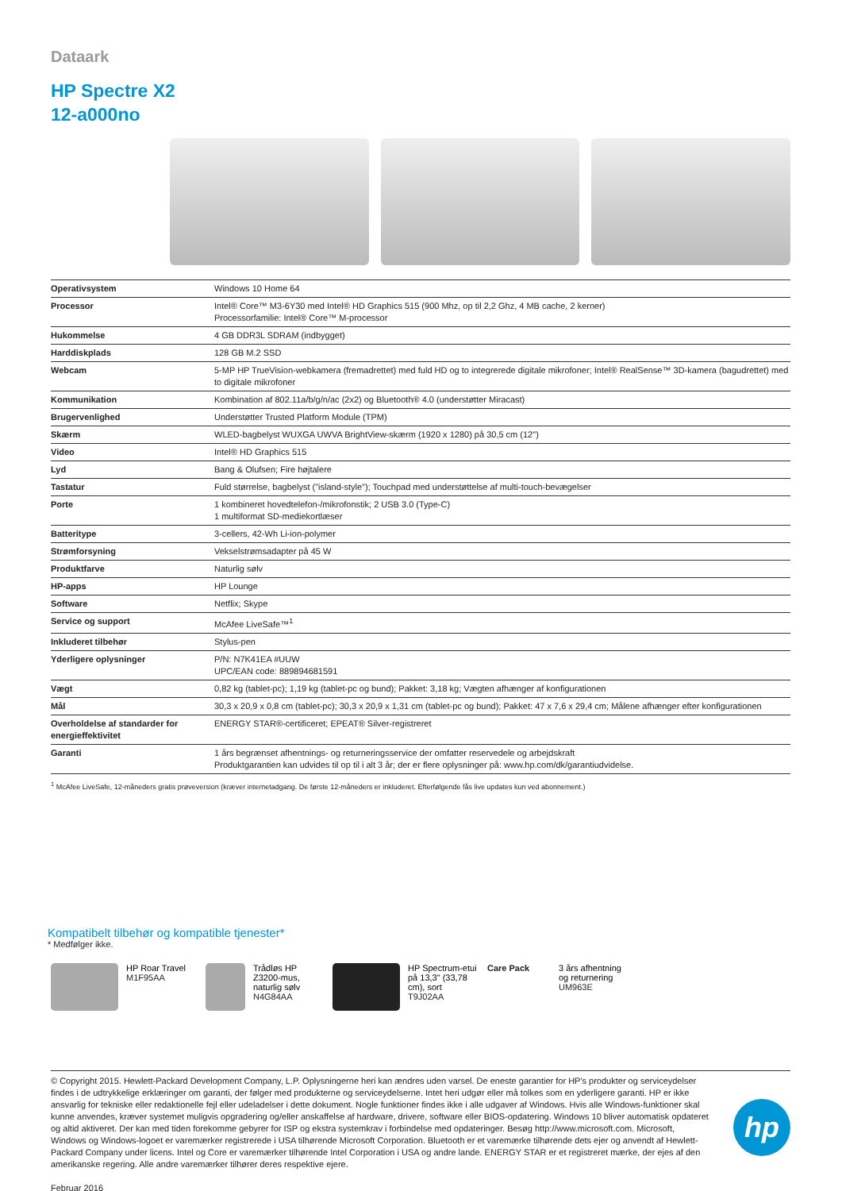Dataark
HP Spectre X2
12-a000no
| Operativsystem | Windows 10 Home 64 |
| Processor | Intel® Core™ M3-6Y30 med Intel® HD Graphics 515 (900 Mhz, op til 2,2 Ghz, 4 MB cache, 2 kerner) Processorfamilie: Intel® Core™ M-processor |
| Hukommelse | 4 GB DDR3L SDRAM (indbygget) |
| Harddiskplads | 128 GB M.2 SSD |
| Webcam | 5-MP HP TrueVision-webkamera (fremadrettet) med fuld HD og to integrerede digitale mikrofoner; Intel® RealSense™ 3D-kamera (bagudrettet) med to digitale mikrofoner |
| Kommunikation | Kombination af 802.11a/b/g/n/ac (2x2) og Bluetooth® 4.0 (understøtter Miracast) |
| Brugervenlighed | Understøtter Trusted Platform Module (TPM) |
| Skærm | WLED-bagbelyst WUXGA UWVA BrightView-skærm (1920 x 1280) på 30,5 cm (12") |
| Video | Intel® HD Graphics 515 |
| Lyd | Bang & Olufsen; Fire højtalere |
| Tastatur | Fuld størrelse, bagbelyst ("island-style"); Touchpad med understøttelse af multi-touch-bevægelser |
| Porte | 1 kombineret hovedtelefon-/mikrofonstik; 2 USB 3.0 (Type-C) 1 multiformat SD-mediekortlæser |
| Batteritype | 3-cellers, 42-Wh Li-ion-polymer |
| Strømforsyning | Vekselstrømsadapter på 45 W |
| Produktfarve | Naturlig sølv |
| HP-apps | HP Lounge |
| Software | Netflix; Skype |
| Service og support | McAfee LiveSafe™<sup>1</sup> |
| Inkluderet tilbehør | Stylus-pen |
| Yderligere oplysninger | P/N: N7K41EA #UUW UPC/EAN code: 889894681591 |
| Vægt | 0,82 kg (tablet-pc); 1,19 kg (tablet-pc og bund); Pakket: 3,18 kg; Vægten afhænger af konfigurationen |
| Mål | 30,3 x 20,9 x 0,8 cm (tablet-pc); 30,3 x 20,9 x 1,31 cm (tablet-pc og bund); Pakket: 47 x 7,6 x 29,4 cm; Målene afhænger efter konfigurationen |
| Overholdelse af standarder for energieffektivitet | ENERGY STAR®-certificeret; EPEAT® Silver-registreret |
| Garanti | 1 års begrænset afhentnings- og returneringsservice der omfatter reservedele og arbejdskraft Produktgarantien kan udvides til op til i alt 3 år; der er flere oplysninger på: www.hp.com/dk/garantiudvidelse. |
<sup>1</sup> McAfee LiveSafe, 12-måneders gratis prøveversion (kræver internetadgang. De første 12-måneders er inkluderet. Efterfølgende fås live updates kun ved abonnement.)
Kompatibelt tilbehør og kompatible tjenester*
* Medfølger ikke.
HP Roar Travel
M1F95AA
Trådløs HP Z3200-mus, naturlig sølv
N4G84AA
HP Spectrum-etui på 13,3" (33,78 cm), sort
T9J02AA
Care Pack 3 års afhentning og returnering
UM963E
© Copyright 2015. Hewlett-Packard Development Company, L.P. Oplysningerne heri kan ændres uden varsel. De eneste garantier for HP's produkter og serviceydelser findes i de udtrykkelige erklæringer om garanti, der følger med produkterne og serviceydelserne. Intet heri udgør eller må tolkes som en yderligere garanti. HP er ikke ansvarlig for tekniske eller redaktionelle fejl eller udeladelser i dette dokument. Nogle funktioner findes ikke i alle udgaver af Windows. Hvis alle Windows-funktioner skal kunne anvendes, kræver systemet muligvis opgradering og/eller anskaffelse af hardware, drivere, software eller BIOS-opdatering. Windows 10 bliver automatisk opdateret og altid aktiveret. Der kan med tiden forekomme gebyrer for ISP og ekstra systemkrav i forbindelse med opdateringer. Besøg http://www.microsoft.com. Microsoft, Windows og Windows-logoet er varemærker registrerede i USA tilhørende Microsoft Corporation. Bluetooth er et varemærke tilhørende dets ejer og anvendt af Hewlett-Packard Company under licens. Intel og Core er varemærker tilhørende Intel Corporation i USA og andre lande. ENERGY STAR er et registreret mærke, der ejes af den amerikanske regering. Alle andre varemærker tilhører deres respektive ejere.
Februar 2016
hp